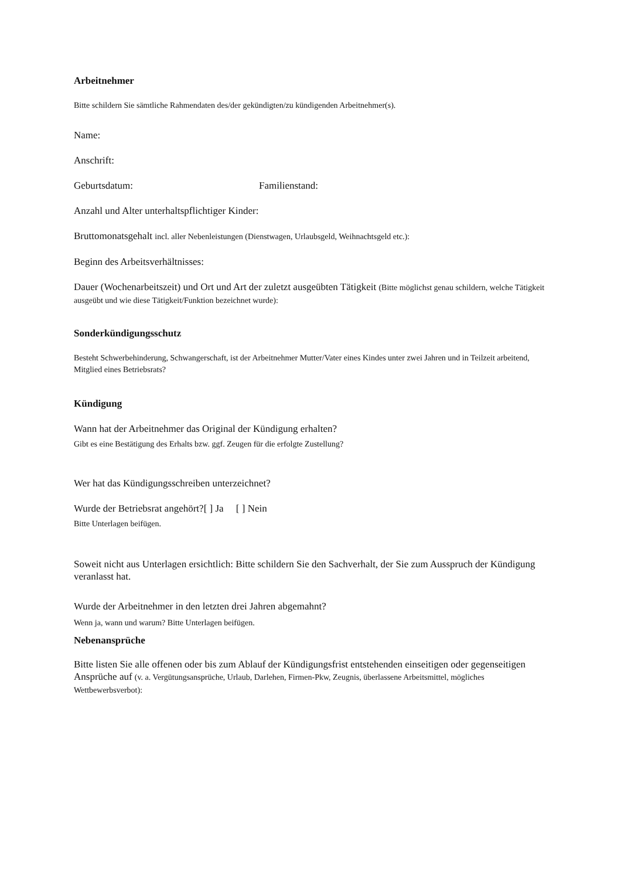Arbeitnehmer
Bitte schildern Sie sämtliche Rahmendaten des/der gekündigten/zu kündigenden Arbeitnehmer(s).
Name:
Anschrift:
Geburtsdatum: Familienstand:
Anzahl und Alter unterhaltspflichtiger Kinder:
Bruttomonatsgehalt incl. aller Nebenleistungen (Dienstwagen, Urlaubsgeld, Weihnachtsgeld etc.):
Beginn des Arbeitsverhältnisses:
Dauer (Wochenarbeitszeit) und Ort und Art der zuletzt ausgeübten Tätigkeit (Bitte möglichst genau schildern, welche Tätigkeit ausgeübt und wie diese Tätigkeit/Funktion bezeichnet wurde):
Sonderkündigungsschutz
Besteht Schwerbehinderung, Schwangerschaft, ist der Arbeitnehmer Mutter/Vater eines Kindes unter zwei Jahren und in Teilzeit arbeitend, Mitglied eines Betriebsrats?
Kündigung
Wann hat der Arbeitnehmer das Original der Kündigung erhalten?
Gibt es eine Bestätigung des Erhalts bzw. ggf. Zeugen für die erfolgte Zustellung?
Wer hat das Kündigungsschreiben unterzeichnet?
Wurde der Betriebsrat angehört?[ ] Ja [ ] Nein
Bitte Unterlagen beifügen.
Soweit nicht aus Unterlagen ersichtlich: Bitte schildern Sie den Sachverhalt, der Sie zum Ausspruch der Kündigung veranlasst hat.
Wurde der Arbeitnehmer in den letzten drei Jahren abgemahnt?
Wenn ja, wann und warum? Bitte Unterlagen beifügen.
Nebenansprüche
Bitte listen Sie alle offenen oder bis zum Ablauf der Kündigungsfrist entstehenden einseitigen oder gegenseitigen Ansprüche auf (v. a. Vergütungsansprüche, Urlaub, Darlehen, Firmen-Pkw, Zeugnis, überlassene Arbeitsmittel, mögliches Wettbewerbsverbot):